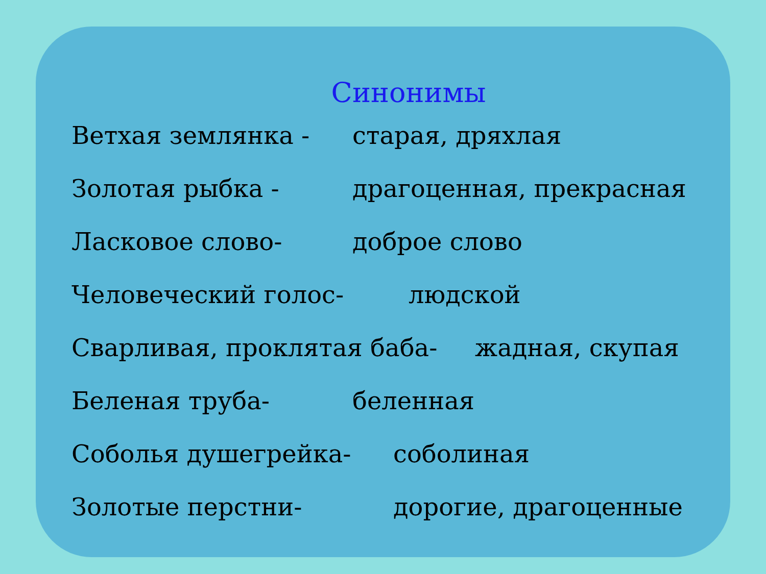Синонимы
Ветхая землянка - старая, дряхлая
Золотая рыбка - драгоценная, прекрасная
Ласковое слово- доброе слово
Человеческий голос- людской
Сварливая, проклятая баба- жадная, скупая
Беленая труба- беленная
Соболья душегрейка- соболиная
Золотые перстни- дорогие, драгоценные